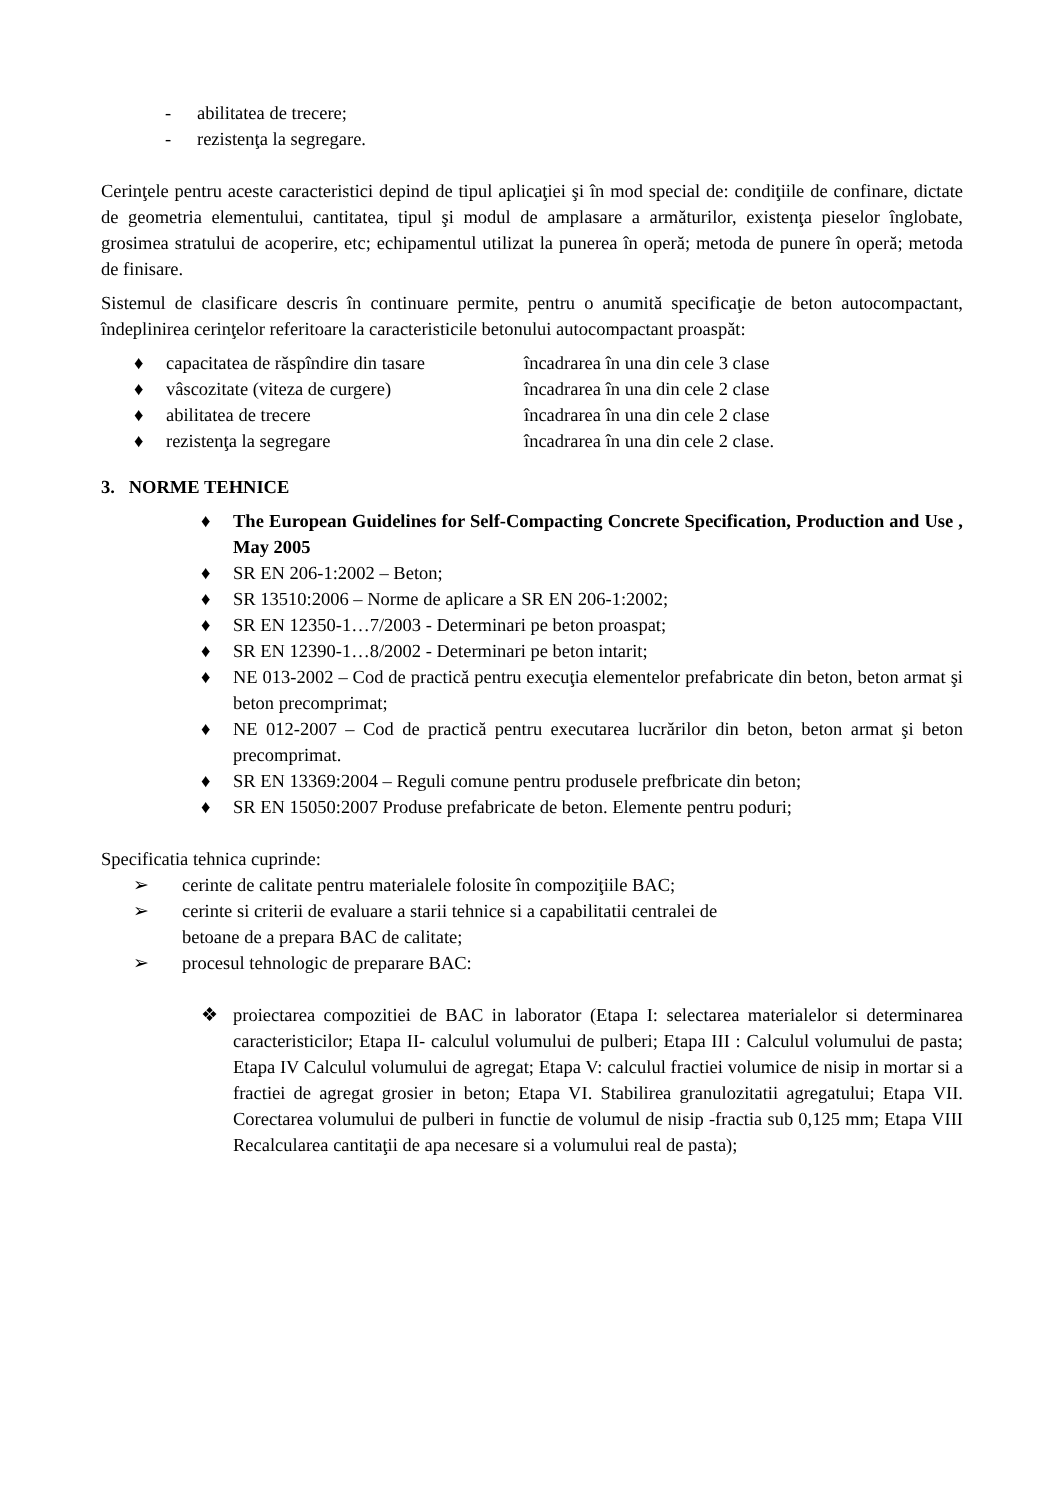- abilitatea de trecere;
- rezistenţa la segregare.
Cerinţele pentru aceste caracteristici depind de tipul aplicaţiei şi în mod special de: condiţiile de confinare, dictate de geometria elementului, cantitatea, tipul şi modul de amplasare a armăturilor, existenţa pieselor înglobate, grosimea stratului de acoperire, etc; echipamentul utilizat la punerea în operă; metoda de punere în operă; metoda de finisare.
Sistemul de clasificare descris în continuare permite, pentru o anumită specificaţie de beton autocompactant, îndeplinirea cerinţelor referitoare la caracteristicile betonului autocompactant proaspăt:
♦ capacitatea de răspîndire din tasare încadrarea în una din cele 3 clase
♦ vâscozitate (viteza de curgere) încadrarea în una din cele 2 clase
♦ abilitatea de trecere încadrarea în una din cele 2 clase
♦ rezistenţa la segregare încadrarea în una din cele 2 clase.
3. NORME TEHNICE
♦ The European Guidelines for Self-Compacting Concrete Specification, Production and Use , May 2005
♦ SR EN 206-1:2002 – Beton;
♦ SR 13510:2006 – Norme de aplicare a SR EN 206-1:2002;
♦ SR EN 12350-1…7/2003 - Determinari pe beton proaspat;
♦ SR EN 12390-1…8/2002 - Determinari pe beton intarit;
♦ NE 013-2002 – Cod de practică pentru execuţia elementelor prefabricate din beton, beton armat şi beton precomprimat;
♦ NE 012-2007 – Cod de practică pentru executarea lucrărilor din beton, beton armat şi beton precomprimat.
♦ SR EN 13369:2004 – Reguli comune pentru produsele prefbricate din beton;
♦ SR EN 15050:2007 Produse prefabricate de beton. Elemente pentru poduri;
Specificatia tehnica cuprinde:
➢ cerinte de calitate pentru materialele folosite în compoziţiile BAC;
➢ cerinte si criterii de evaluare a starii tehnice si a capabilitatii centralei de
betoane de a prepara BAC de calitate;
➢ procesul tehnologic de preparare BAC:
❖ proiectarea compozitiei de BAC in laborator (Etapa I: selectarea materialelor si determinarea caracteristicilor; Etapa II- calculul volumului de pulberi; Etapa III : Calculul volumului de pasta; Etapa IV Calculul volumului de agregat; Etapa V: calculul fractiei volumice de nisip in mortar si a fractiei de agregat grosier in beton; Etapa VI. Stabilirea granulozitatii agregatului; Etapa VII. Corectarea volumului de pulberi in functie de volumul de nisip -fractia sub 0,125 mm; Etapa VIII Recalcularea cantitaţii de apa necesare si a volumului real de pasta);